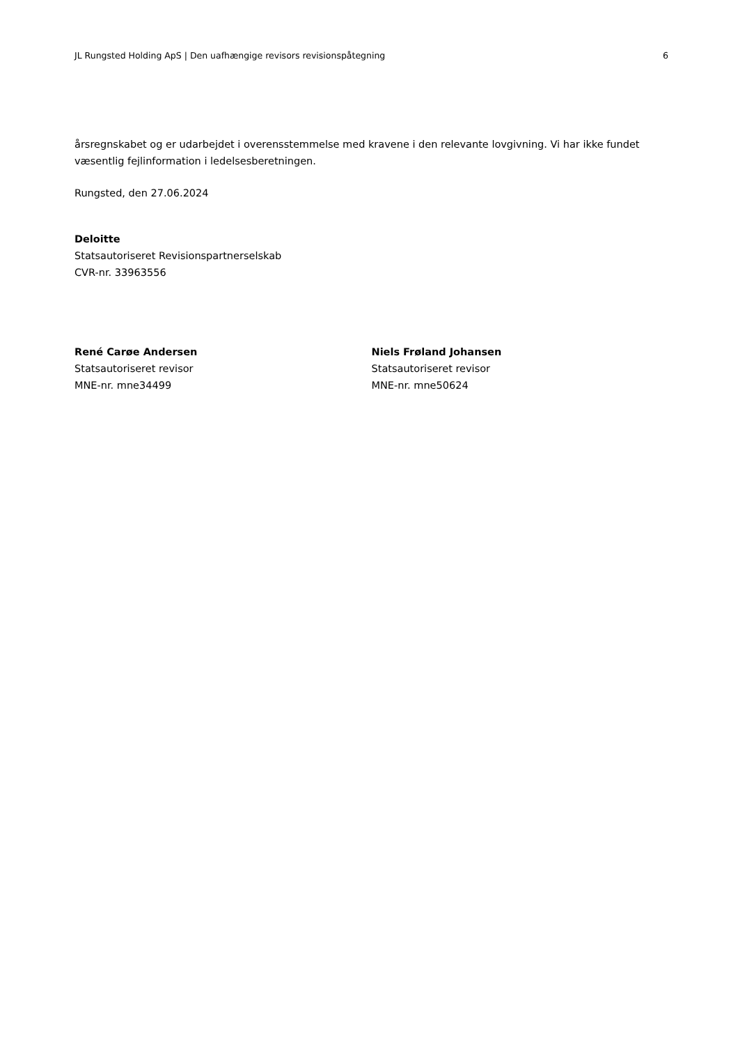JL Rungsted Holding ApS | Den uafhængige revisors revisionspåtegning 6
årsregnskabet og er udarbejdet i overensstemmelse med kravene i den relevante lovgivning. Vi har ikke fundet væsentlig fejlinformation i ledelsesberetningen.
Rungsted, den 27.06.2024
Deloitte
Statsautoriseret Revisionspartnerselskab
CVR-nr. 33963556
René Carøe Andersen
Statsautoriseret revisor
MNE-nr. mne34499
Niels Frøland Johansen
Statsautoriseret revisor
MNE-nr. mne50624